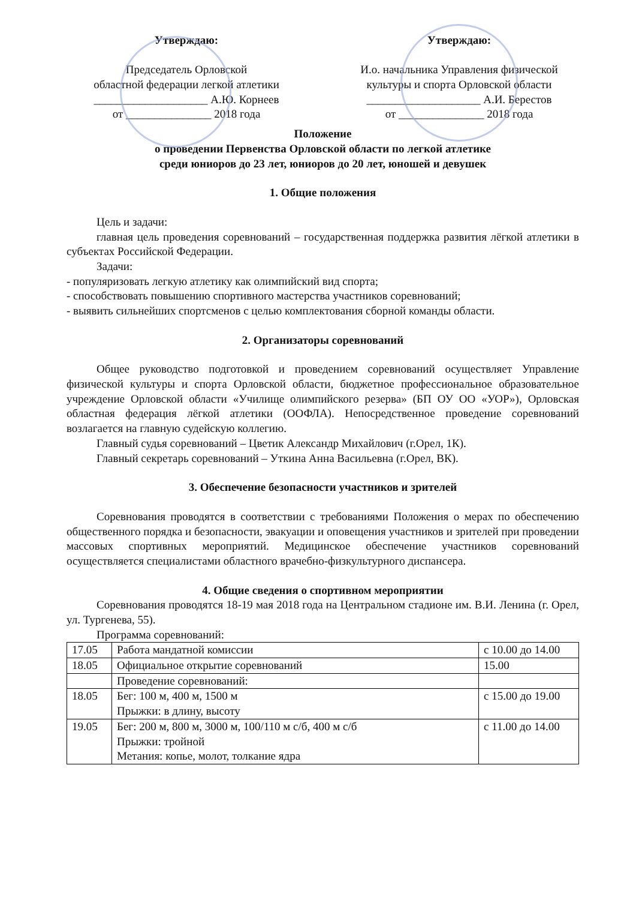Утверждаю:
Председатель Орловской
областной федерации легкой атлетики
____________________ А.Ю. Корнеев
от _______________ 2018 года
Утверждаю:
И.о. начальника Управления физической
культуры и спорта Орловской области
____________________ А.И. Берестов
от _______________ 2018 года
Положение
о проведении Первенства Орловской области по легкой атлетике
среди юниоров до 23 лет, юниоров до 20 лет, юношей и девушек
1. Общие положения
Цель и задачи:
главная цель проведения соревнований – государственная поддержка развития лёгкой атлетики в субъектах Российской Федерации.
Задачи:
- популяризовать легкую атлетику как олимпийский вид спорта;
- способствовать повышению спортивного мастерства участников соревнований;
- выявить сильнейших спортсменов с целью комплектования сборной команды области.
2. Организаторы соревнований
Общее руководство подготовкой и проведением соревнований осуществляет Управление физической культуры и спорта Орловской области, бюджетное профессиональное образовательное учреждение Орловской области «Училище олимпийского резерва» (БП ОУ ОО «УОР»), Орловская областная федерация лёгкой атлетики (ООФЛА). Непосредственное проведение соревнований возлагается на главную судейскую коллегию.
Главный судья соревнований – Цветик Александр Михайлович (г.Орел, 1К).
Главный секретарь соревнований – Уткина Анна Васильевна (г.Орел, ВК).
3. Обеспечение безопасности участников и зрителей
Соревнования проводятся в соответствии с требованиями Положения о мерах по обеспечению общественного порядка и безопасности, эвакуации и оповещения участников и зрителей при проведении массовых спортивных мероприятий. Медицинское обеспечение участников соревнований осуществляется специалистами областного врачебно-физкультурного диспансера.
4. Общие сведения о спортивном мероприятии
Соревнования проводятся 18-19 мая 2018 года на Центральном стадионе им. В.И. Ленина (г. Орел, ул. Тургенева, 55).
Программа соревнований:
| 17.05 | Работа мандатной комиссии | с 10.00 до 14.00 |
| 18.05 | Официальное открытие соревнований | 15.00 |
| | Проведение соревнований: | |
| 18.05 | Бег: 100 м, 400 м, 1500 м Прыжки: в длину, высоту | с 15.00 до 19.00 |
| 19.05 | Бег: 200 м, 800 м, 3000 м, 100/110 м с/б, 400 м с/б Прыжки: тройной Метания: копье, молот, толкание ядра | с 11.00 до 14.00 |